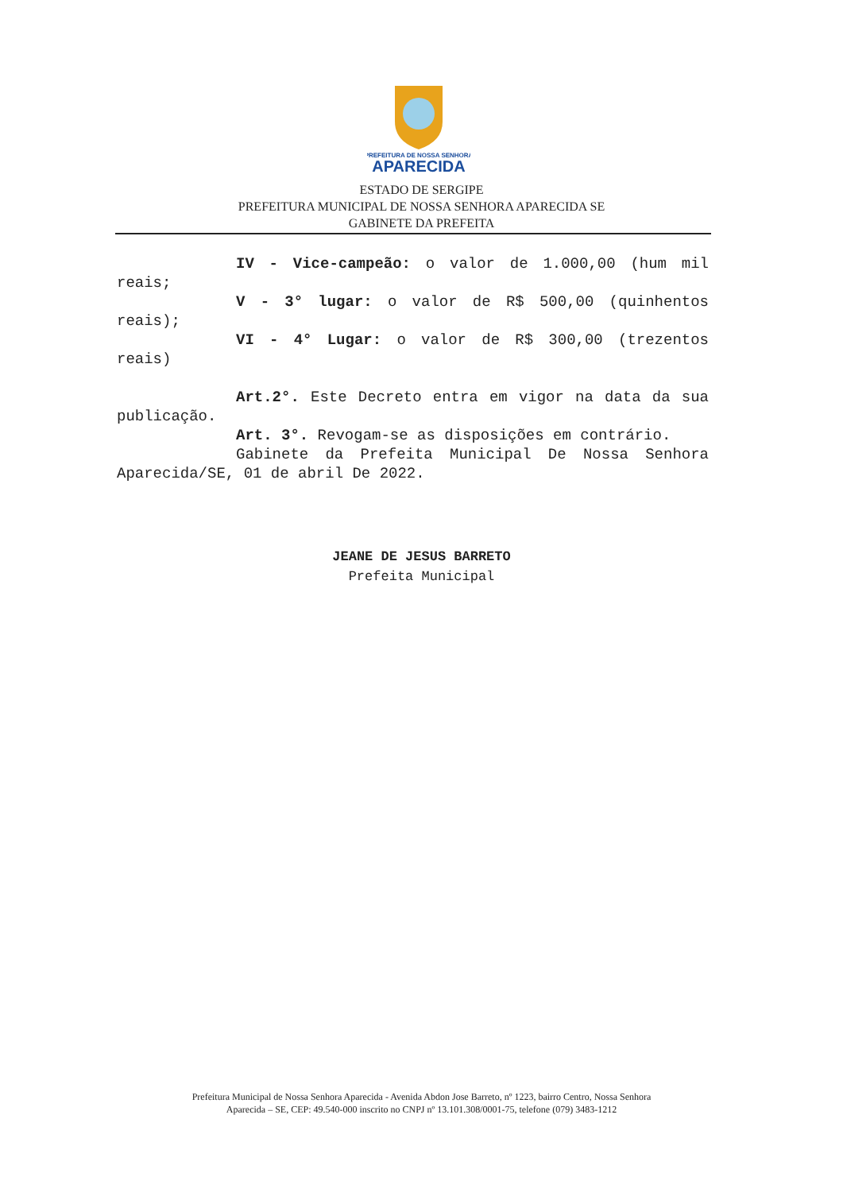PREFEITURA DE NOSSA SENHORA
APARECIDA
ESTADO DE SERGIPE
PREFEITURA MUNICIPAL DE NOSSA SENHORA APARECIDA SE
GABINETE DA PREFEITA
IV - Vice-campeão: o valor de 1.000,00 (hum mil reais;
V - 3° lugar: o valor de R$ 500,00 (quinhentos reais);
VI - 4° Lugar: o valor de R$ 300,00 (trezentos reais)
Art.2°. Este Decreto entra em vigor na data da sua publicação.
Art. 3°. Revogam-se as disposições em contrário.
Gabinete da Prefeita Municipal De Nossa Senhora Aparecida/SE, 01 de abril De 2022.
JEANE DE JESUS BARRETO
Prefeita Municipal
Prefeitura Municipal de Nossa Senhora Aparecida - Avenida Abdon Jose Barreto, nº 1223, bairro Centro, Nossa Senhora
Aparecida – SE, CEP: 49.540-000 inscrito no CNPJ nº 13.101.308/0001-75, telefone (079) 3483-1212